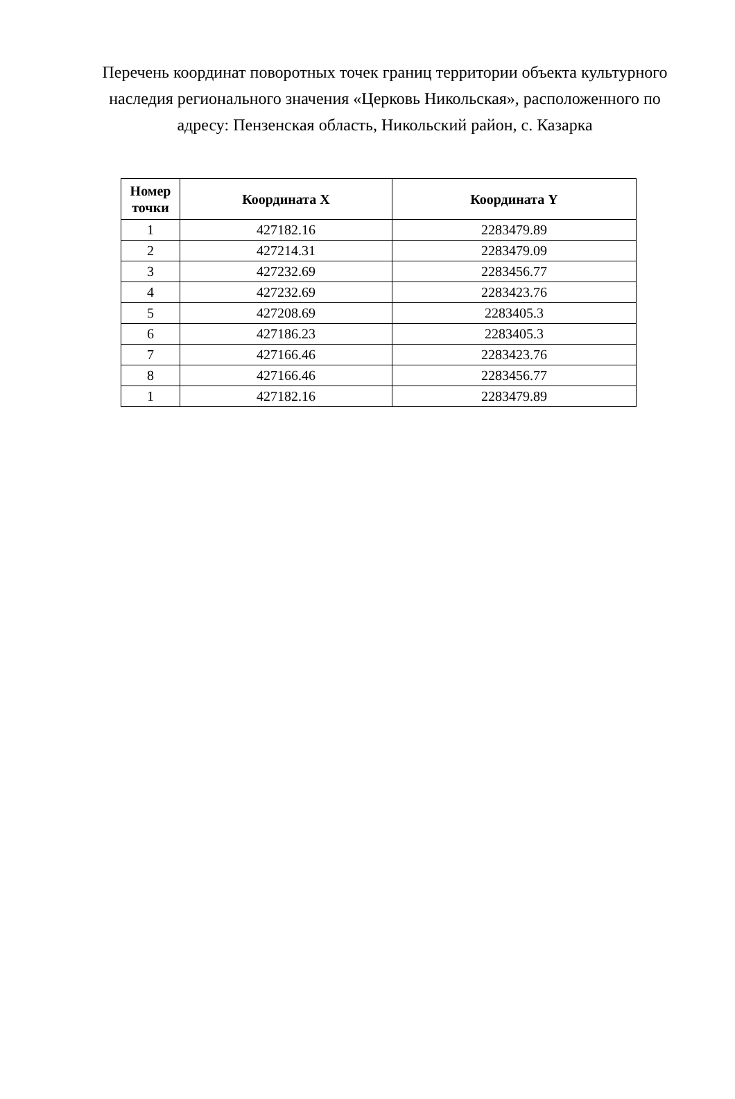Перечень координат поворотных точек границ территории объекта культурного наследия регионального значения «Церковь Никольская», расположенного по адресу: Пензенская область, Никольский район, с. Казарка
| Номер точки | Координата X | Координата Y |
| --- | --- | --- |
| 1 | 427182.16 | 2283479.89 |
| 2 | 427214.31 | 2283479.09 |
| 3 | 427232.69 | 2283456.77 |
| 4 | 427232.69 | 2283423.76 |
| 5 | 427208.69 | 2283405.3 |
| 6 | 427186.23 | 2283405.3 |
| 7 | 427166.46 | 2283423.76 |
| 8 | 427166.46 | 2283456.77 |
| 1 | 427182.16 | 2283479.89 |